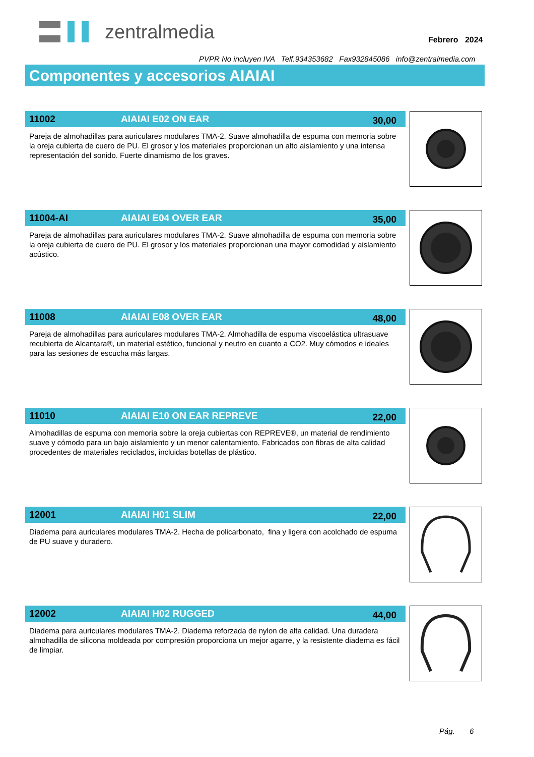zentralmedia
Febrero 2024
PVPR No incluyen IVA Telf.934353682 Fax932845086 info@zentralmedia.com
Componentes y accesorios AIAIAI
11002 AIAIAI E02 ON EAR 30,00
Pareja de almohadillas para auriculares modulares TMA-2. Suave almohadilla de espuma con memoria sobre la oreja cubierta de cuero de PU. El grosor y los materiales proporcionan un alto aislamiento y una intensa representación del sonido. Fuerte dinamismo de los graves.
11004-AI AIAIAI E04 OVER EAR 35,00
Pareja de almohadillas para auriculares modulares TMA-2. Suave almohadilla de espuma con memoria sobre la oreja cubierta de cuero de PU. El grosor y los materiales proporcionan una mayor comodidad y aislamiento acústico.
11008 AIAIAI E08 OVER EAR 48,00
Pareja de almohadillas para auriculares modulares TMA-2. Almohadilla de espuma viscoelástica ultrasuave recubierta de Alcantara®, un material estético, funcional y neutro en cuanto a CO2. Muy cómodos e ideales para las sesiones de escucha más largas.
11010 AIAIAI E10 ON EAR REPREVE 22,00
Almohadillas de espuma con memoria sobre la oreja cubiertas con REPREVE®, un material de rendimiento suave y cómodo para un bajo aislamiento y un menor calentamiento. Fabricados con fibras de alta calidad procedentes de materiales reciclados, incluidas botellas de plástico.
12001 AIAIAI H01 SLIM 22,00
Diadema para auriculares modulares TMA-2. Hecha de policarbonato, fina y ligera con acolchado de espuma de PU suave y duradero.
12002 AIAIAI H02 RUGGED 44,00
Diadema para auriculares modulares TMA-2. Diadema reforzada de nylon de alta calidad. Una duradera almohadilla de silicona moldeada por compresión proporciona un mejor agarre, y la resistente diadema es fácil de limpiar.
Pág. 6